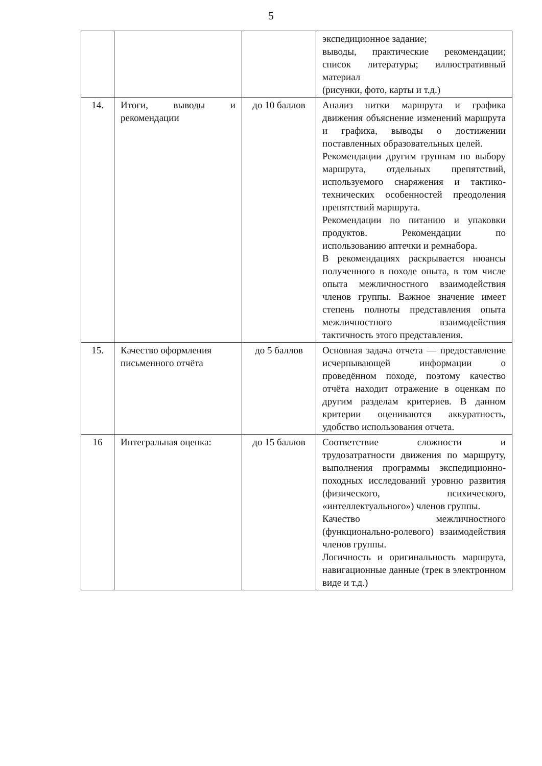5
| | | | экспедиционное задание; выводы, практические рекомендации; список литературы; иллюстративный материал (рисунки, фото, карты и т.д.) |
| 14. | Итоги, выводы и рекомендации | до 10 баллов | Анализ нитки маршрута и графика движения объяснение изменений маршрута и графика, выводы о достижении поставленных образовательных целей. Рекомендации другим группам по выбору маршрута, отдельных препятствий, используемого снаряжения и тактико-технических особенностей преодоления препятствий маршрута. Рекомендации по питанию и упаковки продуктов. Рекомендации по использованию аптечки и ремнабора. В рекомендациях раскрывается нюансы полученного в походе опыта, в том числе опыта межличностного взаимодействия членов группы. Важное значение имеет степень полноты представления опыта межличностного взаимодействия тактичность этого представления. |
| 15. | Качество оформления письменного отчёта | до 5 баллов | Основная задача отчета — предоставление исчерпывающей информации о проведённом походе, поэтому качество отчёта находит отражение в оценкам по другим разделам критериев. В данном критерии оцениваются аккуратность, удобство использования отчета. |
| 16 | Интегральная оценка: | до 15 баллов | Соответствие сложности и трудозатратности движения по маршруту, выполнения программы экспедиционно-походных исследований уровню развития (физического, психического, «интеллектуального») членов группы. Качество межличностного (функционально-ролевого) взаимодействия членов группы. Логичность и оригинальность маршрута, навигационные данные (трек в электронном виде и т.д.) |